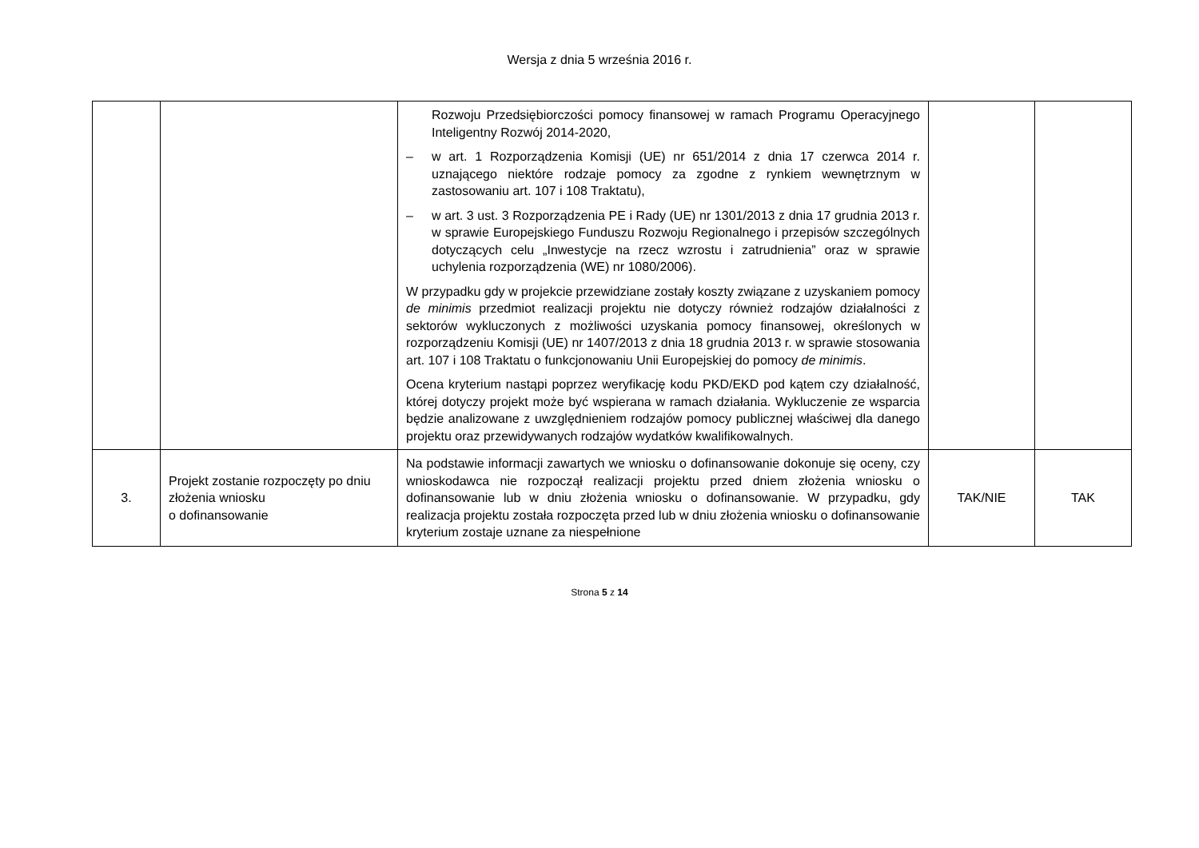Wersja z dnia 5 września 2016 r.
| | | Rozwoju Przedsiębiorczości pomocy finansowej w ramach Programu Operacyjnego Inteligentny Rozwój 2014-2020, – w art. 1 Rozporządzenia Komisji (UE) nr 651/2014 z dnia 17 czerwca 2014 r. uznającego niektóre rodzaje pomocy za zgodne z rynkiem wewnętrznym w zastosowaniu art. 107 i 108 Traktatu), – w art. 3 ust. 3 Rozporządzenia PE i Rady (UE) nr 1301/2013 z dnia 17 grudnia 2013 r. w sprawie Europejskiego Funduszu Rozwoju Regionalnego i przepisów szczególnych dotyczących celu „Inwestycje na rzecz wzrostu i zatrudnienia” oraz w sprawie uchylenia rozporządzenia (WE) nr 1080/2006). W przypadku gdy w projekcie przewidziane zostały koszty związane z uzyskaniem pomocy de minimis przedmiot realizacji projektu nie dotyczy również rodzajów działalności z sektorów wykluczonych z możliwości uzyskania pomocy finansowej, określonych w rozporządzeniu Komisji (UE) nr 1407/2013 z dnia 18 grudnia 2013 r. w sprawie stosowania art. 107 i 108 Traktatu o funkcjonowaniu Unii Europejskiej do pomocy de minimis . Ocena kryterium nastąpi poprzez weryfikację kodu PKD/EKD pod kątem czy działalność, której dotyczy projekt może być wspierana w ramach działania. Wykluczenie ze wsparcia będzie analizowane z uwzględnieniem rodzajów pomocy publicznej właściwej dla danego projektu oraz przewidywanych rodzajów wydatków kwalifikowalnych. | | |
| 3. | Projekt zostanie rozpoczęty po dniu złożenia wniosku o dofinansowanie | Na podstawie informacji zawartych we wniosku o dofinansowanie dokonuje się oceny, czy wnioskodawca nie rozpoczął realizacji projektu przed dniem złożenia wniosku o dofinansowanie lub w dniu złożenia wniosku o dofinansowanie. W przypadku, gdy realizacja projektu została rozpoczęta przed lub w dniu złożenia wniosku o dofinansowanie kryterium zostaje uznane za niespełnione | TAK/NIE | TAK |
Strona 5 z 14